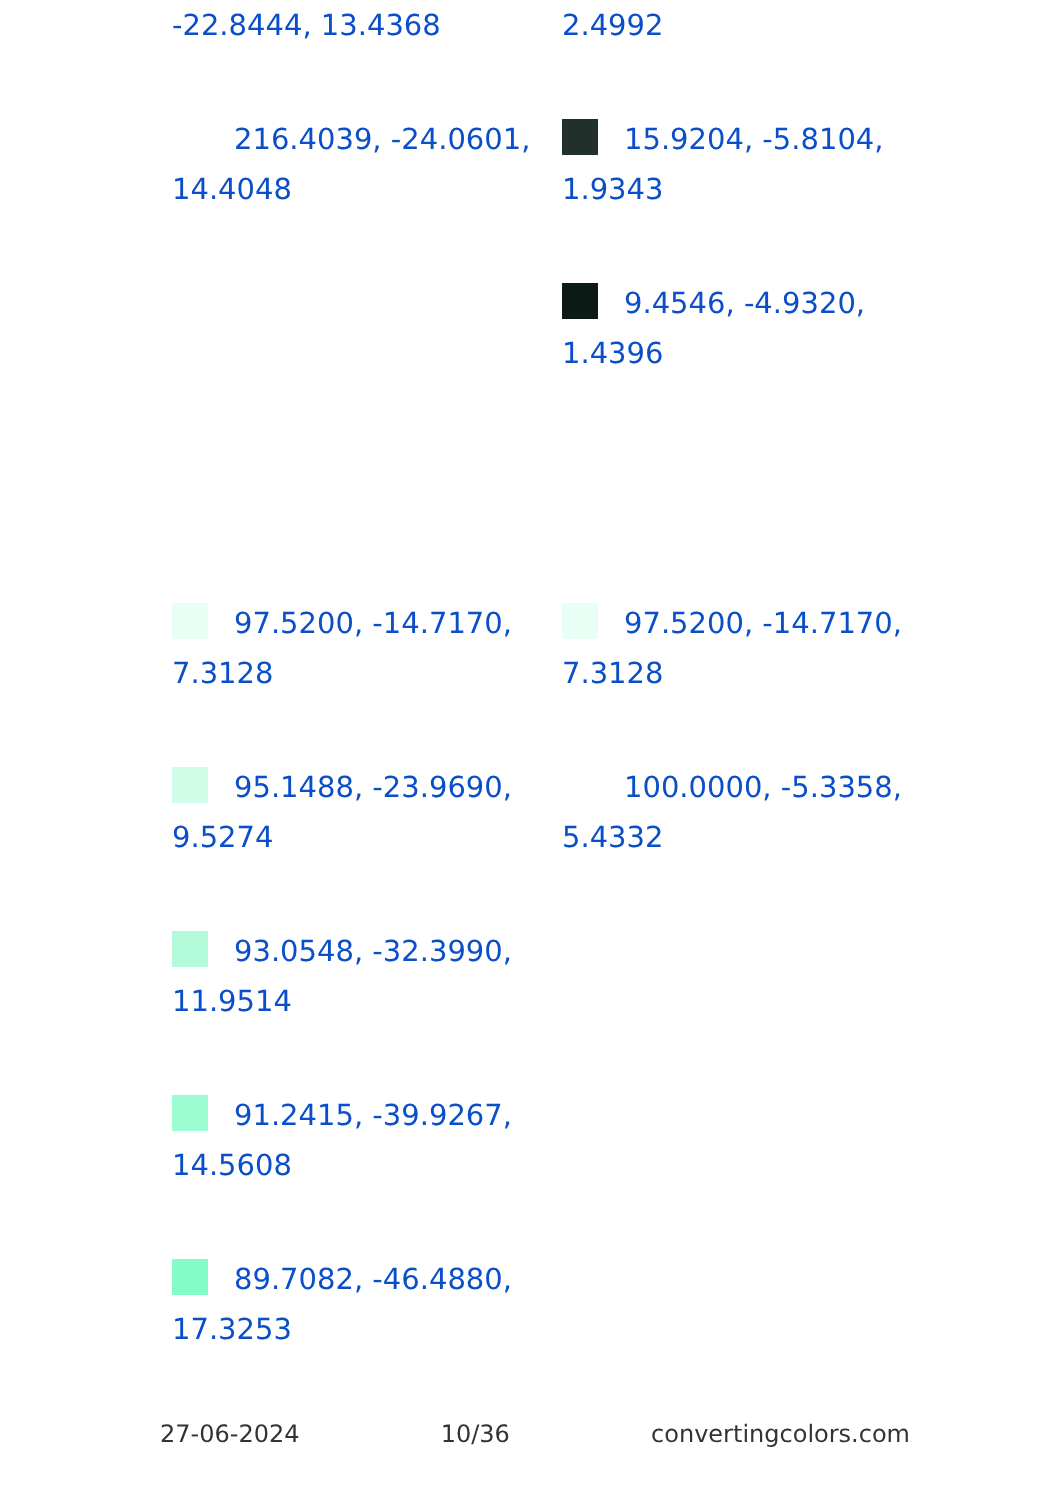-22.8444, 13.4368 2.4992
216.4039, -24.0601, 14.4048
15.9204, -5.8104, 1.9343
9.4546, -4.9320, 1.4396
97.5200, -14.7170, 7.3128
97.5200, -14.7170, 7.3128
95.1488, -23.9690, 9.5274
100.0000, -5.3358, 5.4332
93.0548, -32.3990, 11.9514
91.2415, -39.9267, 14.5608
89.7082, -46.4880, 17.3253
27-06-2024 10/36 convertingcolors.com